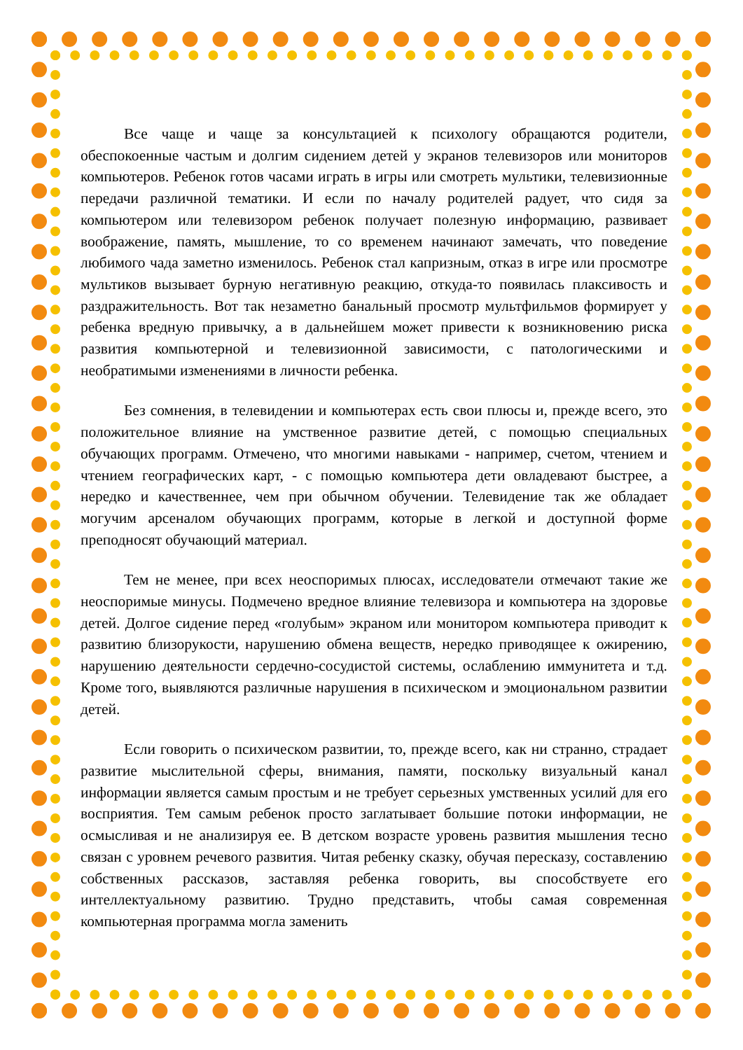Все чаще и чаще за консультацией к психологу обращаются родители, обеспокоенные частым и долгим сидением детей у экранов телевизоров или мониторов компьютеров. Ребенок готов часами играть в игры или смотреть мультики, телевизионные передачи различной тематики. И если по началу родителей радует, что сидя за компьютером или телевизором ребенок получает полезную информацию, развивает воображение, память, мышление, то со временем начинают замечать, что поведение любимого чада заметно изменилось. Ребенок стал капризным, отказ в игре или просмотре мультиков вызывает бурную негативную реакцию, откуда-то появилась плаксивость и раздражительность. Вот так незаметно банальный просмотр мультфильмов формирует у ребенка вредную привычку, а в дальнейшем может привести к возникновению риска развития компьютерной и телевизионной зависимости, с патологическими и необратимыми изменениями в личности ребенка.
Без сомнения, в телевидении и компьютерах есть свои плюсы и, прежде всего, это положительное влияние на умственное развитие детей, с помощью специальных обучающих программ. Отмечено, что многими навыками - например, счетом, чтением и чтением географических карт, - с помощью компьютера дети овладевают быстрее, а нередко и качественнее, чем при обычном обучении. Телевидение так же обладает могучим арсеналом обучающих программ, которые в легкой и доступной форме преподносят обучающий материал.
Тем не менее, при всех неоспоримых плюсах, исследователи отмечают такие же неоспоримые минусы. Подмечено вредное влияние телевизора и компьютера на здоровье детей. Долгое сидение перед «голубым» экраном или монитором компьютера приводит к развитию близорукости, нарушению обмена веществ, нередко приводящее к ожирению, нарушению деятельности сердечно-сосудистой системы, ослаблению иммунитета и т.д. Кроме того, выявляются различные нарушения в психическом и эмоциональном развитии детей.
Если говорить о психическом развитии, то, прежде всего, как ни странно, страдает развитие мыслительной сферы, внимания, памяти, поскольку визуальный канал информации является самым простым и не требует серьезных умственных усилий для его восприятия. Тем самым ребенок просто заглатывает большие потоки информации, не осмысливая и не анализируя ее. В детском возрасте уровень развития мышления тесно связан с уровнем речевого развития. Читая ребенку сказку, обучая пересказу, составлению собственных рассказов, заставляя ребенка говорить, вы способствуете его интеллектуальному развитию. Трудно представить, чтобы самая современная компьютерная программа могла заменить